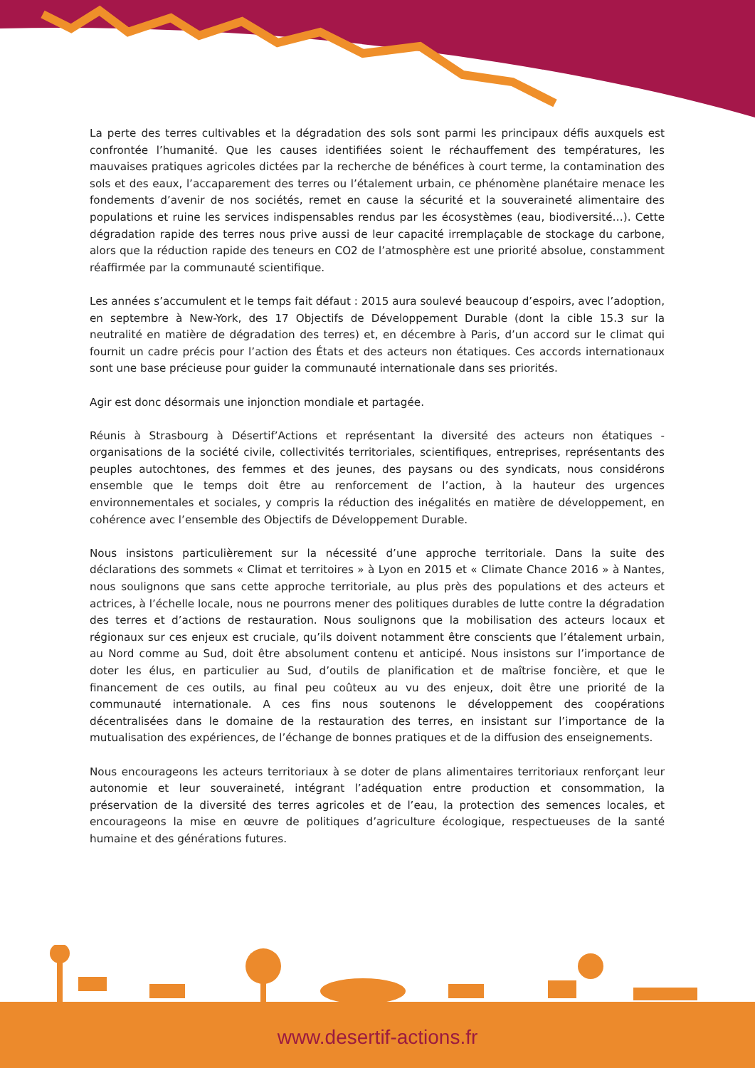La perte des terres cultivables et la dégradation des sols sont parmi les principaux défis auxquels est confrontée l’humanité. Que les causes identifiées soient le réchauffement des températures, les mauvaises pratiques agricoles dictées par la recherche de bénéfices à court terme, la contamination des sols et des eaux, l’accaparement des terres ou l’étalement urbain, ce phénomène planétaire menace les fondements d’avenir de nos sociétés, remet en cause la sécurité et la souveraineté alimentaire des populations et ruine les services indispensables rendus par les écosystèmes (eau, biodiversité…). Cette dégradation rapide des terres nous prive aussi de leur capacité irremplaçable de stockage du carbone, alors que la réduction rapide des teneurs en CO2 de l’atmosphère est une priorité absolue, constamment réaffirmée par la communauté scientifique.
Les années s’accumulent et le temps fait défaut : 2015 aura soulevé beaucoup d’espoirs, avec l’adoption, en septembre à New-York, des 17 Objectifs de Développement Durable (dont la cible 15.3 sur la neutralité en matière de dégradation des terres) et, en décembre à Paris, d’un accord sur le climat qui fournit un cadre précis pour l’action des États et des acteurs non étatiques. Ces accords internationaux sont une base précieuse pour guider la communauté internationale dans ses priorités.
Agir est donc désormais une injonction mondiale et partagée.
Réunis à Strasbourg à Désertif’Actions et représentant la diversité des acteurs non étatiques - organisations de la société civile, collectivités territoriales, scientifiques, entreprises, représentants des peuples autochtones, des femmes et des jeunes, des paysans ou des syndicats, nous considérons ensemble que le temps doit être au renforcement de l’action, à la hauteur des urgences environnementales et sociales, y compris la réduction des inégalités en matière de développement, en cohérence avec l’ensemble des Objectifs de Développement Durable.
Nous insistons particulièrement sur la nécessité d’une approche territoriale. Dans la suite des déclarations des sommets « Climat et territoires » à Lyon en 2015 et « Climate Chance 2016 » à Nantes, nous soulignons que sans cette approche territoriale, au plus près des populations et des acteurs et actrices, à l’échelle locale, nous ne pourrons mener des politiques durables de lutte contre la dégradation des terres et d’actions de restauration. Nous soulignons que la mobilisation des acteurs locaux et régionaux sur ces enjeux est cruciale, qu’ils doivent notamment être conscients que l’étalement urbain, au Nord comme au Sud, doit être absolument contenu et anticipé. Nous insistons sur l’importance de doter les élus, en particulier au Sud, d’outils de planification et de maîtrise foncière, et que le financement de ces outils, au final peu coûteux au vu des enjeux, doit être une priorité de la communauté internationale. A ces fins nous soutenons le développement des coopérations décentralisées dans le domaine de la restauration des terres, en insistant sur l’importance de la mutualisation des expériences, de l’échange de bonnes pratiques et de la diffusion des enseignements.
Nous encourageons les acteurs territoriaux à se doter de plans alimentaires territoriaux renforçant leur autonomie et leur souveraineté, intégrant l’adéquation entre production et consommation, la préservation de la diversité des terres agricoles et de l’eau, la protection des semences locales, et encourageons la mise en œuvre de politiques d’agriculture écologique, respectueuses de la santé humaine et des générations futures.
www.desertif-actions.fr